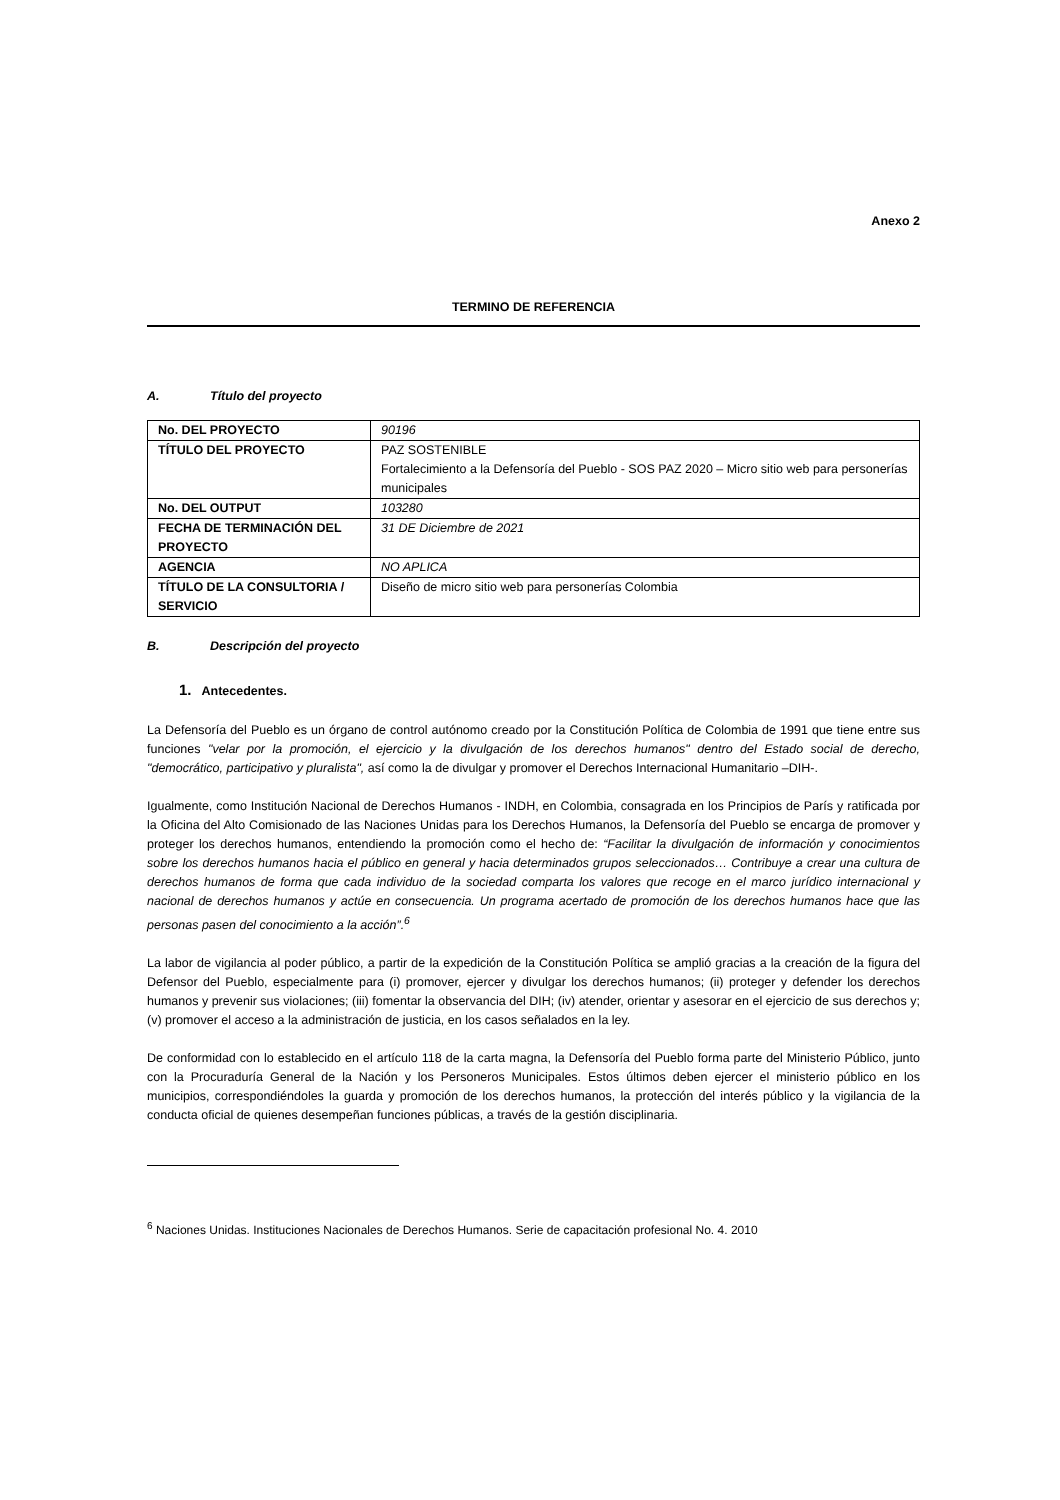Anexo 2
TERMINO DE REFERENCIA
A. Título del proyecto
| No. DEL PROYECTO | 90196 |
| TÍTULO DEL PROYECTO | PAZ SOSTENIBLE Fortalecimiento a la Defensoría del Pueblo - SOS PAZ 2020 – Micro sitio web para personerías municipales |
| No. DEL OUTPUT | 103280 |
| FECHA DE TERMINACIÓN DEL PROYECTO | 31 DE Diciembre de 2021 |
| AGENCIA | NO APLICA |
| TÍTULO DE LA CONSULTORIA / SERVICIO | Diseño de micro sitio web para personerías Colombia |
B. Descripción del proyecto
1. Antecedentes.
La Defensoría del Pueblo es un órgano de control autónomo creado por la Constitución Política de Colombia de 1991 que tiene entre sus funciones "velar por la promoción, el ejercicio y la divulgación de los derechos humanos" dentro del Estado social de derecho, "democrático, participativo y pluralista", así como la de divulgar y promover el Derechos Internacional Humanitario –DIH-.
Igualmente, como Institución Nacional de Derechos Humanos - INDH, en Colombia, consagrada en los Principios de París y ratificada por la Oficina del Alto Comisionado de las Naciones Unidas para los Derechos Humanos, la Defensoría del Pueblo se encarga de promover y proteger los derechos humanos, entendiendo la promoción como el hecho de: “Facilitar la divulgación de información y conocimientos sobre los derechos humanos hacia el público en general y hacia determinados grupos seleccionados… Contribuye a crear una cultura de derechos humanos de forma que cada individuo de la sociedad comparta los valores que recoge en el marco jurídico internacional y nacional de derechos humanos y actúe en consecuencia. Un programa acertado de promoción de los derechos humanos hace que las personas pasen del conocimiento a la acción”.<sup>6</sup>
La labor de vigilancia al poder público, a partir de la expedición de la Constitución Política se amplió gracias a la creación de la figura del Defensor del Pueblo, especialmente para (i) promover, ejercer y divulgar los derechos humanos; (ii) proteger y defender los derechos humanos y prevenir sus violaciones; (iii) fomentar la observancia del DIH; (iv) atender, orientar y asesorar en el ejercicio de sus derechos y; (v) promover el acceso a la administración de justicia, en los casos señalados en la ley.
De conformidad con lo establecido en el artículo 118 de la carta magna, la Defensoría del Pueblo forma parte del Ministerio Público, junto con la Procuraduría General de la Nación y los Personeros Municipales. Estos últimos deben ejercer el ministerio público en los municipios, correspondiéndoles la guarda y promoción de los derechos humanos, la protección del interés público y la vigilancia de la conducta oficial de quienes desempeñan funciones públicas, a través de la gestión disciplinaria.
<sup>6</sup> Naciones Unidas. Instituciones Nacionales de Derechos Humanos. Serie de capacitación profesional No. 4. 2010